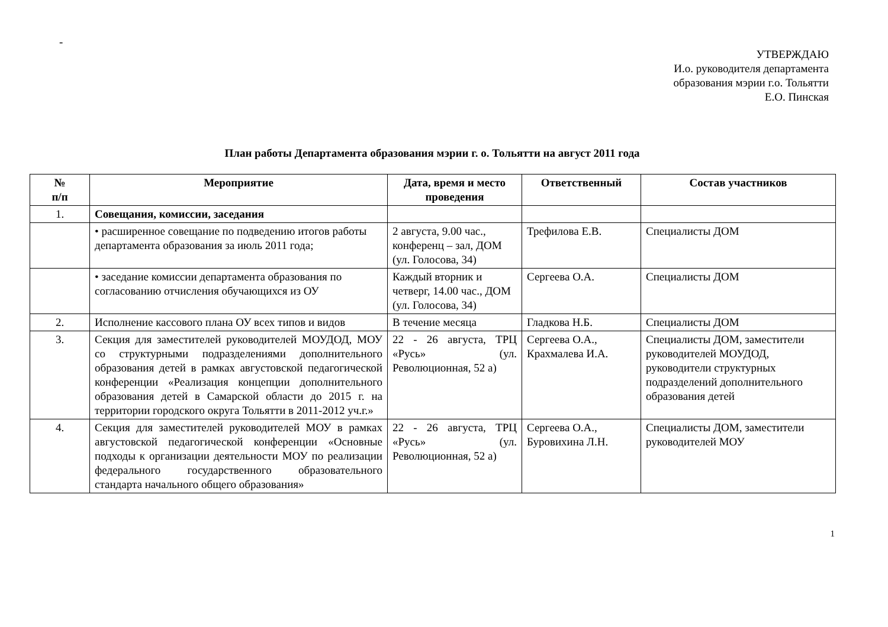-
УТВЕРЖДАЮ
И.о. руководителя департамента
образования мэрии г.о. Тольятти
Е.О. Пинская
План работы Департамента образования мэрии г. о. Тольятти на август 2011 года
| № п/п | Мероприятие | Дата, время и место проведения | Ответственный | Состав участников |
| --- | --- | --- | --- | --- |
| 1. | Совещания, комиссии, заседания | | | |
| | • расширенное совещание по подведению итогов работы департамента образования за июль 2011 года; | 2 августа, 9.00 час., конференц – зал, ДОМ (ул. Голосова, 34) | Трефилова Е.В. | Специалисты ДОМ |
| | • заседание комиссии департамента образования по согласованию отчисления обучающихся из ОУ | Каждый вторник и четверг, 14.00 час., ДОМ (ул. Голосова, 34) | Сергеева О.А. | Специалисты ДОМ |
| 2. | Исполнение кассового плана ОУ всех типов и видов | В течение месяца | Гладкова Н.Б. | Специалисты ДОМ |
| 3. | Секция для заместителей руководителей МОУДОД, МОУ со структурными подразделениями дополнительного образования детей в рамках августовской педагогической конференции «Реализация концепции дополнительного образования детей в Самарской области до 2015 г. на территории городского округа Тольятти в 2011-2012 уч.г.» | 22 - 26 августа, ТРЦ «Русь» (ул. Революционная, 52 а) | Сергеева О.А., Крахмалева И.А. | Специалисты ДОМ, заместители руководителей МОУДОД, руководители структурных подразделений дополнительного образования детей |
| 4. | Секция для заместителей руководителей МОУ в рамках августовской педагогической конференции «Основные подходы к организации деятельности МОУ по реализации федерального государственного образовательного стандарта начального общего образования» | 22 - 26 августа, ТРЦ «Русь» (ул. Революционная, 52 а) | Сергеева О.А., Буровихина Л.Н. | Специалисты ДОМ, заместители руководителей МОУ |
1